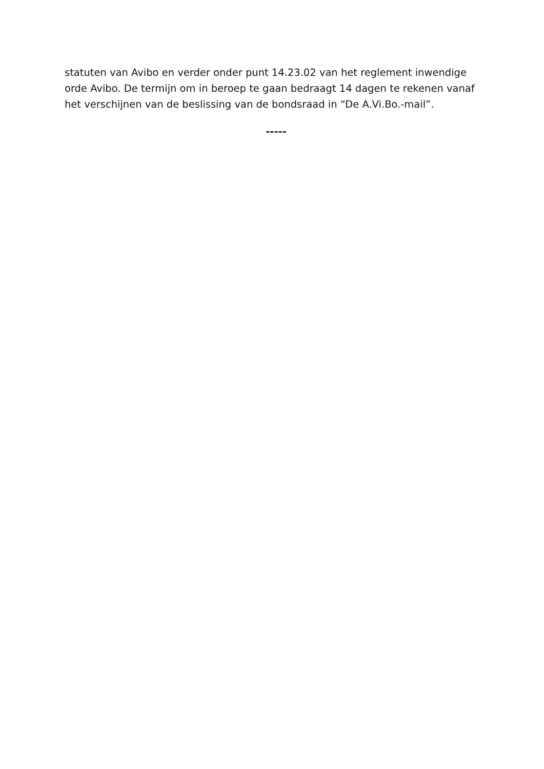statuten van Avibo en verder onder punt 14.23.02 van het reglement inwendige orde Avibo. De termijn om in beroep te gaan bedraagt 14 dagen te rekenen vanaf het verschijnen van de beslissing van de bondsraad in “De A.Vi.Bo.-mail”.
-----